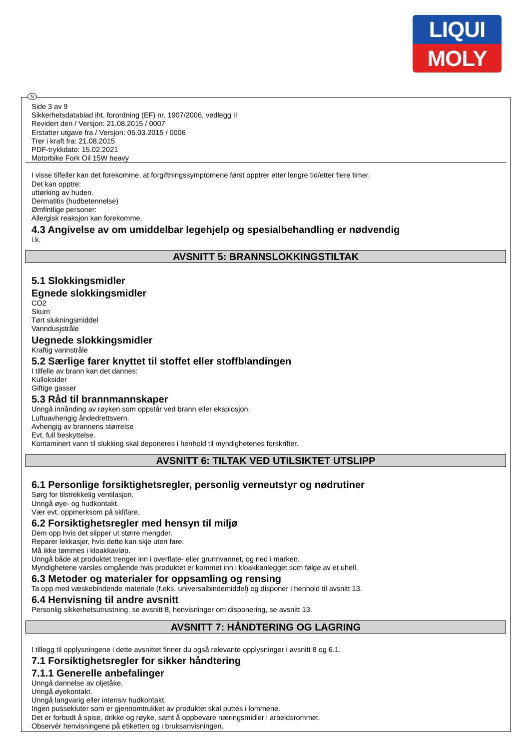LIQUI
MOLY
N
Side 3 av 9
Sikkerhetsdatablad iht. forordning (EF) nr. 1907/2006, vedlegg II
Revidert den / Versjon: 21.08.2015 / 0007
Erstatter utgave fra / Versjon: 06.03.2015 / 0006
Trer i kraft fra: 21.08.2015
PDF-trykkdato: 15.02.2021
Motorbike Fork Oil 15W heavy
I visse tilfeller kan det forekomme, at forgiftningssymptomene først opptrer etter lengre tid/etter flere timer.
Det kan opptre:
uttørking av huden.
Dermatitis (hudbetennelse)
Ømfintlige personer:
Allergisk reaksjon kan forekomme.
4.3 Angivelse av om umiddelbar legehjelp og spesialbehandling er nødvendig
i.k.
AVSNITT 5: BRANNSLOKKINGSTILTAK
5.1 Slokkingsmidler
Egnede slokkingsmidler
CO2
Skum
Tørt slukningsmiddel
Vanndusjstråle
Uegnede slokkingsmidler
Kraftig vannstråle
5.2 Særlige farer knyttet til stoffet eller stoffblandingen
I tilfelle av brann kan det dannes:
Kulloksider
Giftige gasser
5.3 Råd til brannmannskaper
Unngå innånding av røyken som oppstår ved brann eller eksplosjon.
Luftuavhengig åndedrettsvern.
Avhengig av brannens størrelse
Evt. full beskyttelse.
Kontaminert vann til slukking skal deponeres i henhold til myndighetenes forskrifter.
AVSNITT 6: TILTAK VED UTILSIKTET UTSLIPP
6.1 Personlige forsiktighetsregler, personlig verneutstyr og nødrutiner
Sørg for tilstrekkelig ventilasjon.
Unngå øye- og hudkontakt.
Vær evt. oppmerksom på sklifare.
6.2 Forsiktighetsregler med hensyn til miljø
Dem opp hvis det slipper ut større mengder.
Reparer lekkasjer, hvis dette kan skje uten fare.
Må ikke tømmes i kloakkavløp.
Unngå både at produktet trenger inn i overflate- eller grunnvannet, og ned i marken.
Myndighetene varsles omgående hvis produktet er kommet inn i kloakkanlegget som følge av et uhell.
6.3 Metoder og materialer for oppsamling og rensing
Ta opp med væskebindende materiale (f.eks. universalbindemiddel) og disponer i henhold til avsnitt 13.
6.4 Henvisning til andre avsnitt
Personlig sikkerhetsutrustning, se avsnitt 8, henvisninger om disponering, se avsnitt 13.
AVSNITT 7: HÅNDTERING OG LAGRING
I tillegg til opplysningene i dette avsnittet finner du også relevante opplysninger i avsnitt 8 og 6.1.
7.1 Forsiktighetsregler for sikker håndtering
7.1.1 Generelle anbefalinger
Unngå dannelse av oljetåke.
Unngå øyekontakt.
Unngå langvarig eller intensiv hudkontakt.
Ingen pussekluter som er gjennomtrukket av produktet skal puttes i lommene.
Det er forbudt å spise, drikke og røyke, samt å oppbevare næringsmidler i arbeidsrommet.
Observér henvisningene på etiketten og i bruksanvisningen.